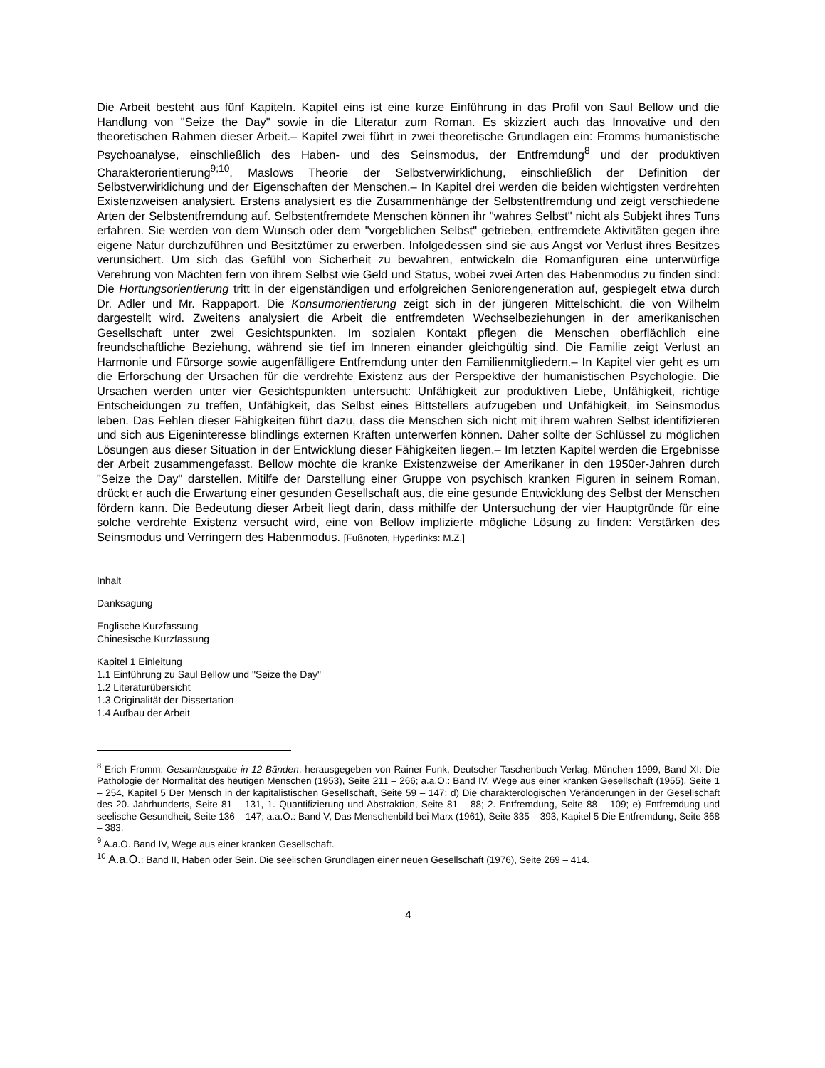Die Arbeit besteht aus fünf Kapiteln. Kapitel eins ist eine kurze Einführung in das Profil von Saul Bellow und die Handlung von "Seize the Day" sowie in die Literatur zum Roman. Es skizziert auch das Innovative und den theoretischen Rahmen dieser Arbeit.– Kapitel zwei führt in zwei theoretische Grundlagen ein: Fromms humanistische Psychoanalyse, einschließlich des Haben- und des Seinsmodus, der Entfremdung<sup>8</sup> und der produktiven Charakterorientierung<sup>9;10</sup>, Maslows Theorie der Selbstverwirklichung, einschließlich der Definition der Selbstverwirklichung und der Eigenschaften der Menschen.– In Kapitel drei werden die beiden wichtigsten verdrehten Existenzweisen analysiert. Erstens analysiert es die Zusammenhänge der Selbstentfremdung und zeigt verschiedene Arten der Selbstentfremdung auf. Selbstentfremdete Menschen können ihr "wahres Selbst" nicht als Subjekt ihres Tuns erfahren. Sie werden von dem Wunsch oder dem "vorgeblichen Selbst" getrieben, entfremdete Aktivitäten gegen ihre eigene Natur durchzuführen und Besitztümer zu erwerben. Infolgedessen sind sie aus Angst vor Verlust ihres Besitzes verunsichert. Um sich das Gefühl von Sicherheit zu bewahren, entwickeln die Romanfiguren eine unterwürfige Verehrung von Mächten fern von ihrem Selbst wie Geld und Status, wobei zwei Arten des Habenmodus zu finden sind: Die Hortungsorientierung tritt in der eigenständigen und erfolgreichen Seniorengeneration auf, gespiegelt etwa durch Dr. Adler und Mr. Rappaport. Die Konsumorientierung zeigt sich in der jüngeren Mittelschicht, die von Wilhelm dargestellt wird. Zweitens analysiert die Arbeit die entfremdeten Wechselbeziehungen in der amerikanischen Gesellschaft unter zwei Gesichtspunkten. Im sozialen Kontakt pflegen die Menschen oberflächlich eine freundschaftliche Beziehung, während sie tief im Inneren einander gleichgültig sind. Die Familie zeigt Verlust an Harmonie und Fürsorge sowie augenfälligere Entfremdung unter den Familienmitgliedern.– In Kapitel vier geht es um die Erforschung der Ursachen für die verdrehte Existenz aus der Perspektive der humanistischen Psychologie. Die Ursachen werden unter vier Gesichtspunkten untersucht: Unfähigkeit zur produktiven Liebe, Unfähigkeit, richtige Entscheidungen zu treffen, Unfähigkeit, das Selbst eines Bittstellers aufzugeben und Unfähigkeit, im Seinsmodus leben. Das Fehlen dieser Fähigkeiten führt dazu, dass die Menschen sich nicht mit ihrem wahren Selbst identifizieren und sich aus Eigeninteresse blindlings externen Kräften unterwerfen können. Daher sollte der Schlüssel zu möglichen Lösungen aus dieser Situation in der Entwicklung dieser Fähigkeiten liegen.– Im letzten Kapitel werden die Ergebnisse der Arbeit zusammengefasst. Bellow möchte die kranke Existenzweise der Amerikaner in den 1950er-Jahren durch "Seize the Day" darstellen. Mitilfe der Darstellung einer Gruppe von psychisch kranken Figuren in seinem Roman, drückt er auch die Erwartung einer gesunden Gesellschaft aus, die eine gesunde Entwicklung des Selbst der Menschen fördern kann. Die Bedeutung dieser Arbeit liegt darin, dass mithilfe der Untersuchung der vier Hauptgründe für eine solche verdrehte Existenz versucht wird, eine von Bellow implizierte mögliche Lösung zu finden: Verstärken des Seinsmodus und Verringern des Habenmodus. [Fußnoten, Hyperlinks: M.Z.]
Inhalt
Danksagung
Englische Kurzfassung
Chinesische Kurzfassung
Kapitel 1 Einleitung
1.1 Einführung zu Saul Bellow und "Seize the Day"
1.2 Literaturübersicht
1.3 Originalität der Dissertation
1.4 Aufbau der Arbeit
<sup>8</sup> Erich Fromm: Gesamtausgabe in 12 Bänden, herausgegeben von Rainer Funk, Deutscher Taschenbuch Verlag, München 1999, Band XI: Die Pathologie der Normalität des heutigen Menschen (1953), Seite 211 – 266; a.a.O.: Band IV, Wege aus einer kranken Gesellschaft (1955), Seite 1 – 254, Kapitel 5 Der Mensch in der kapitalistischen Gesellschaft, Seite 59 – 147; d) Die charakterologischen Veränderungen in der Gesellschaft des 20. Jahrhunderts, Seite 81 – 131, 1. Quantifizierung und Abstraktion, Seite 81 – 88; 2. Entfremdung, Seite 88 – 109; e) Entfremdung und seelische Gesundheit, Seite 136 – 147; a.a.O.: Band V, Das Menschenbild bei Marx (1961), Seite 335 – 393, Kapitel 5 Die Entfremdung, Seite 368 – 383.
<sup>9</sup> A.a.O. Band IV, Wege aus einer kranken Gesellschaft.
<sup>10</sup> A.a.O.: Band II, Haben oder Sein. Die seelischen Grundlagen einer neuen Gesellschaft (1976), Seite 269 – 414.
4